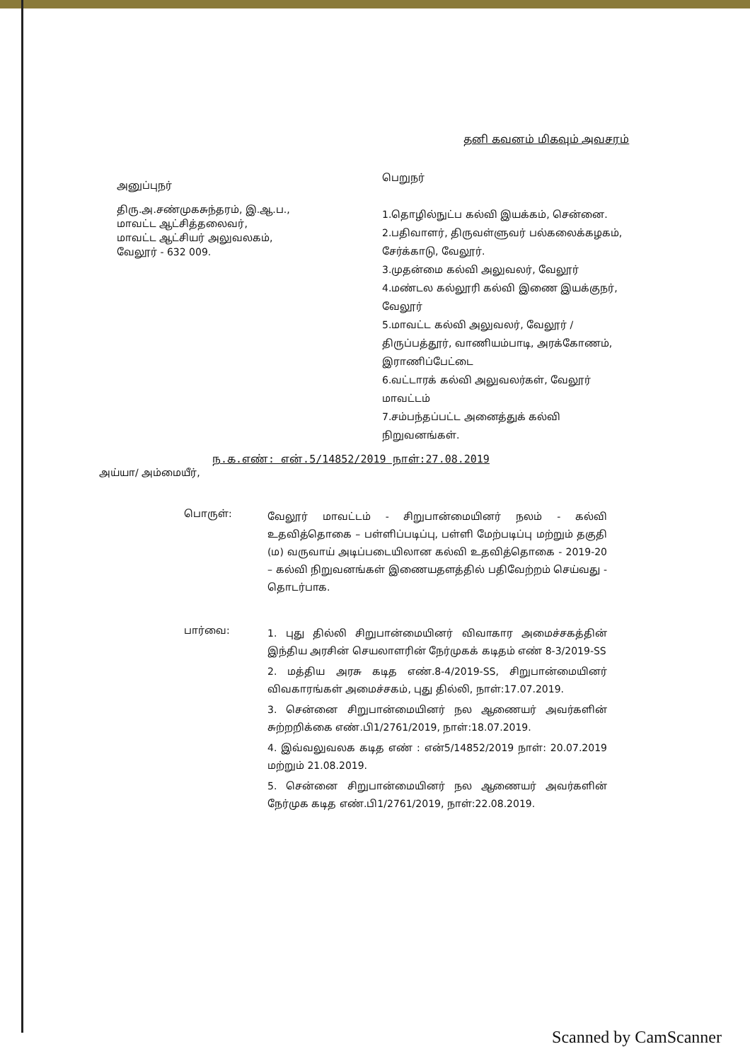தனி கவனம் மிகவும் அவசரம்
அனுப்புநர்
திரு.அ.சண்முகசுந்தரம், இ.ஆ.ப.,
மாவட்ட ஆட்சித்தலைவர்,
மாவட்ட ஆட்சியர் அலுவலகம்,
வேலூர் - 632 009.
பெறுநர்
1.தொழில்நுட்ப கல்வி இயக்கம், சென்னை.
2.பதிவாளர், திருவள்ளுவர் பல்கலைக்கழகம், சேர்க்காடு, வேலூர்.
3.முதன்மை கல்வி அலுவலர், வேலூர்
4.மண்டல கல்லூரி கல்வி இணை இயக்குநர், வேலூர்
5.மாவட்ட கல்வி அலுவலர், வேலூர் / திருப்பத்தூர், வாணியம்பாடி, அரக்கோணம், இராணிப்பேட்டை
6.வட்டாரக் கல்வி அலுவலர்கள், வேலூர் மாவட்டம்
7.சம்பந்தப்பட்ட அனைத்துக் கல்வி நிறுவனங்கள்.
ந.க.எண்: என்.5/14852/2019 நாள்:27.08.2019
அய்யா/ அம்மையீர்,
பொருள்:
வேலூர் மாவட்டம் - சிறுபான்மையினர் நலம் - கல்வி உதவித்தொகை – பள்ளிப்படிப்பு, பள்ளி மேற்படிப்பு மற்றும் தகுதி (ம) வருவாய் அடிப்படையிலான கல்வி உதவித்தொகை - 2019-20 – கல்வி நிறுவனங்கள் இணையதளத்தில் பதிவேற்றம் செய்வது - தொடர்பாக.
பார்வை:
1. புது தில்லி சிறுபான்மையினர் விவாகார அமைச்சகத்தின் இந்திய அரசின் செயலாளரின் நேர்முகக் கடிதம் எண் 8-3/2019-SS
2. மத்திய அரசு கடித எண்.8-4/2019-SS, சிறுபான்மையினர் விவகாரங்கள் அமைச்சகம், புது தில்லி, நாள்:17.07.2019.
3. சென்னை சிறுபான்மையினர் நல ஆணையர் அவர்களின் சுற்றறிக்கை எண்.பி1/2761/2019, நாள்:18.07.2019.
4. இவ்வலுவலக கடித எண் : என்5/14852/2019 நாள்: 20.07.2019 மற்றும் 21.08.2019.
5. சென்னை சிறுபான்மையினர் நல ஆணையர் அவர்களின் நேர்முக கடித எண்.பி1/2761/2019, நாள்:22.08.2019.
Scanned by CamScanner